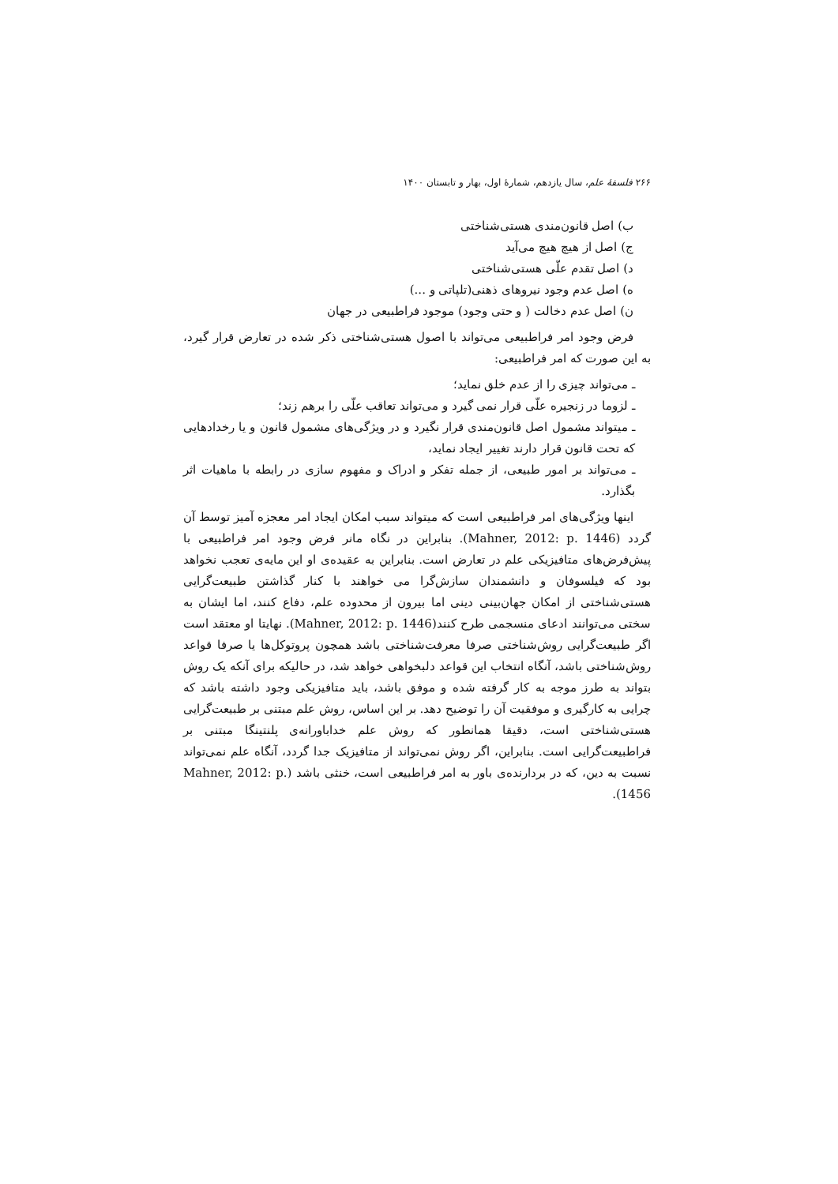۲۶۶ فلسفهٔ علم، سال یازدهم، شمارهٔ اول، بهار و تابستان ۱۴۰۰
ب) اصل قانون‌مندی هستی‌شناختی
ج) اصل از هیچ هیچ می‌آید
د) اصل تقدم علّی هستی‌شناختی
ه) اصل عدم وجود نیروهای ذهنی(تلپاتی و ...)
ن) اصل عدم دخالت ( و حتی وجود) موجود فراطبیعی در جهان
فرض وجود امر فراطبیعی می‌تواند با اصول هستی‌شناختی ذکر شده در تعارض قرار گیرد، به این صورت که امر فراطبیعی:
ـ می‌تواند چیزی را از عدم خلق نماید؛
ـ لزوما در زنجیره علّی قرار نمی گیرد و می‌تواند تعاقب علّی را برهم زند؛
ـ میتواند مشمول اصل قانون‌مندی قرار نگیرد و در ویژگی‌های مشمول قانون و یا رخدادهایی که تحت قانون قرار دارند تغییر ایجاد نماید،
ـ می‌تواند بر امور طبیعی، از جمله تفکر و ادراک و مفهوم سازی در رابطه با ماهیات اثر بگذارد.
اینها ویژگی‌های امر فراطبیعی است که میتواند سبب امکان ایجاد امر معجزه آمیز توسط آن گردد (Mahner, 2012: p. 1446). بنابراین در نگاه مانر فرض وجود امر فراطبیعی با پیش‌فرض‌های متافیزیکی علم در تعارض است. بنابراین به عقیده‌ی او این مایه‌ی تعجب نخواهد بود که فیلسوفان و دانشمندان سازش‌گرا می خواهند با کنار گذاشتن طبیعت‌گرایی هستی‌شناختی از امکان جهان‌بینی دینی اما بیرون از محدوده علم، دفاع کنند، اما ایشان به سختی می‌توانند ادعای منسجمی طرح کنند(Mahner, 2012: p. 1446). نهایتا او معتقد است اگر طبیعت‌گرایی روش‌شناختی صرفا معرفت‌شناختی باشد همچون پروتوکل‌ها یا صرفا قواعد روش‌شناختی باشد، آنگاه انتخاب این قواعد دلبخواهی خواهد شد، در حالیکه برای آنکه یک روش بتواند به طرز موجه به کار گرفته شده و موفق باشد، باید متافیزیکی وجود داشته باشد که چرایی به کارگیری و موفقیت آن را توضیح دهد. بر این اساس، روش علم مبتنی بر طبیعت‌گرایی هستی‌شناختی است، دقیقا همانطور که روش علم خداباورانه‌ی پلنتینگا مبتنی بر فراطبیعت‌گرایی است. بنابراین، اگر روش نمی‌تواند از متافیزیک جدا گردد، آنگاه علم نمی‌تواند نسبت به دین، که در بردارنده‌ی باور به امر فراطبیعی است، خنثی باشد (Mahner, 2012: p. 1456).